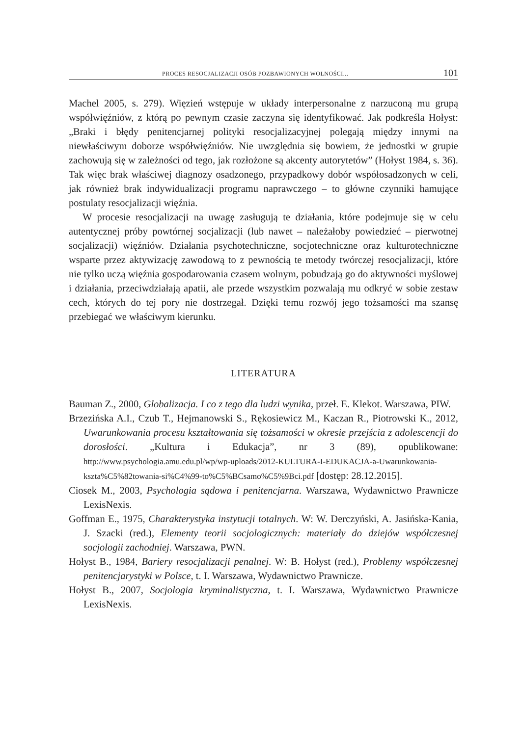PROCES RESOCJALIZACJI OSÓB POZBAWIONYCH WOLNOŚCI... 101
Machel 2005, s. 279). Więzień wstępuje w układy interpersonalne z narzuconą mu grupą współwięźniów, z którą po pewnym czasie zaczyna się identyfikować. Jak podkreśla Hołyst: „Braki i błędy penitencjarnej polityki resocjalizacyjnej polegają między innymi na niewłaściwym doborze współwięźniów. Nie uwzględnia się bowiem, że jednostki w grupie zachowują się w zależności od tego, jak rozłożone są akcenty autorytetów” (Hołyst 1984, s. 36). Tak więc brak właściwej diagnozy osadzonego, przypadkowy dobór współosadzonych w celi, jak również brak indywidualizacji programu naprawczego – to główne czynniki hamujące postulaty resocjalizacji więźnia.
W procesie resocjalizacji na uwagę zasługują te działania, które podejmuje się w celu autentycznej próby powtórnej socjalizacji (lub nawet – należałoby powiedzieć – pierwotnej socjalizacji) więźniów. Działania psychotechniczne, socjotechniczne oraz kulturotechniczne wsparte przez aktywizację zawodową to z pewnością te metody twórczej resocjalizacji, które nie tylko uczą więźnia gospodarowania czasem wolnym, pobudzają go do aktywności myślowej i działania, przeciwdziałają apatii, ale przede wszystkim pozwalają mu odkryć w sobie zestaw cech, których do tej pory nie dostrzegał. Dzięki temu rozwój jego tożsamości ma szansę przebiegać we właściwym kierunku.
LITERATURA
Bauman Z., 2000, Globalizacja. I co z tego dla ludzi wynika, przeł. E. Klekot. Warszawa, PIW.
Brzezińska A.I., Czub T., Hejmanowski S., Rękosiewicz M., Kaczan R., Piotrowski K., 2012, Uwarunkowania procesu kształtowania się tożsamości w okresie przejścia z adolescencji do dorosłości. „Kultura i Edukacja”, nr 3 (89), opublikowane: http://www.psychologia.amu.edu.pl/wp/wp-uploads/2012-KULTURA-I-EDUKACJA-a-Uwarunkowania-kszta%C5%82towania-si%C4%99-to%C5%BCsamo%C5%9Bci.pdf [dostęp: 28.12.2015].
Ciosek M., 2003, Psychologia sądowa i penitencjarna. Warszawa, Wydawnictwo Prawnicze LexisNexis.
Goffman E., 1975, Charakterystyka instytucji totalnych. W: W. Derczyński, A. Jasińska-Kania, J. Szacki (red.), Elementy teorii socjologicznych: materiały do dziejów współczesnej socjologii zachodniej. Warszawa, PWN.
Hołyst B., 1984, Bariery resocjalizacji penalnej. W: B. Hołyst (red.), Problemy współczesnej penitencjarystyki w Polsce, t. I. Warszawa, Wydawnictwo Prawnicze.
Hołyst B., 2007, Socjologia kryminalistyczna, t. I. Warszawa, Wydawnictwo Prawnicze LexisNexis.